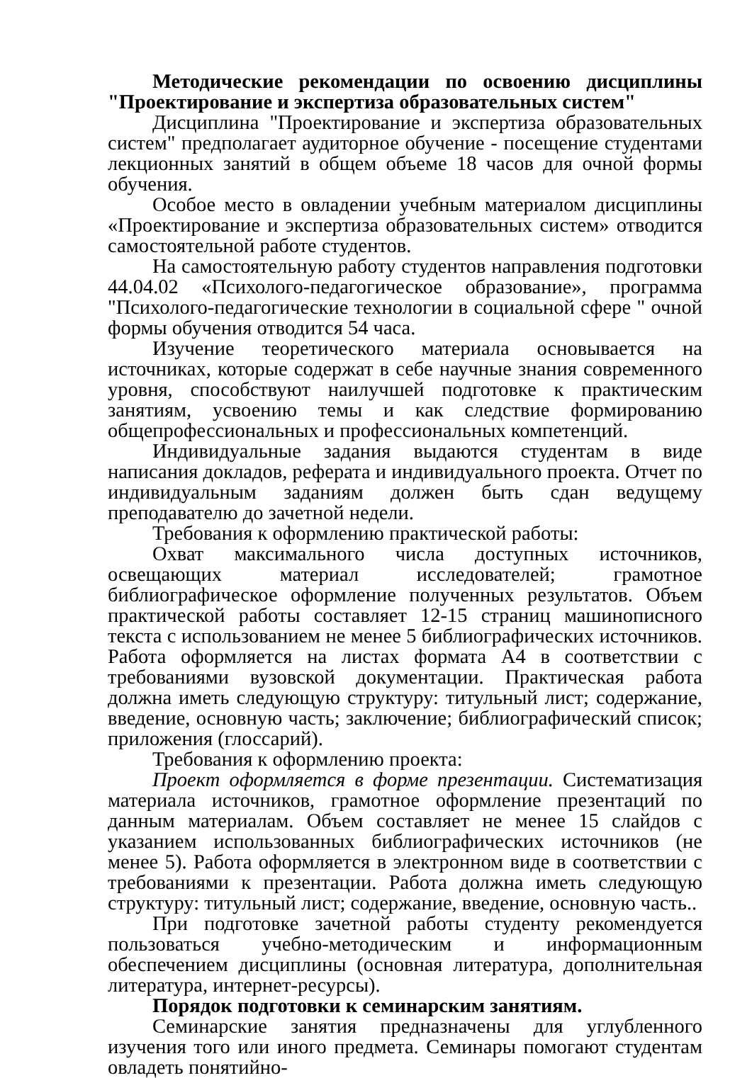Методические рекомендации по освоению дисциплины "Проектирование и экспертиза образовательных систем"
Дисциплина "Проектирование и экспертиза образовательных систем" предполагает аудиторное обучение - посещение студентами лекционных занятий в общем объеме 18 часов для очной формы обучения.
Особое место в овладении учебным материалом дисциплины «Проектирование и экспертиза образовательных систем» отводится самостоятельной работе студентов.
На самостоятельную работу студентов направления подготовки 44.04.02 «Психолого-педагогическое образование», программа "Психолого-педагогические технологии в социальной сфере " очной формы обучения отводится 54 часа.
Изучение теоретического материала основывается на источниках, которые содержат в себе научные знания современного уровня, способствуют наилучшей подготовке к практическим занятиям, усвоению темы и как следствие формированию общепрофессиональных и профессиональных компетенций.
Индивидуальные задания выдаются студентам в виде написания докладов, реферата и индивидуального проекта. Отчет по индивидуальным заданиям должен быть сдан ведущему преподавателю до зачетной недели.
Требования к оформлению практической работы:
Охват максимального числа доступных источников, освещающих материал исследователей; грамотное библиографическое оформление полученных результатов. Объем практической работы составляет 12-15 страниц машинописного текста с использованием не менее 5 библиографических источников. Работа оформляется на листах формата А4 в соответствии с требованиями вузовской документации. Практическая работа должна иметь следующую структуру: титульный лист; содержание, введение, основную часть; заключение; библиографический список; приложения (глоссарий).
Требования к оформлению проекта:
Проект оформляется в форме презентации. Систематизация материала источников, грамотное оформление презентаций по данным материалам. Объем составляет не менее 15 слайдов с указанием использованных библиографических источников (не менее 5). Работа оформляется в электронном виде в соответствии с требованиями к презентации. Работа должна иметь следующую структуру: титульный лист; содержание, введение, основную часть..
При подготовке зачетной работы студенту рекомендуется пользоваться учебно-методическим и информационным обеспечением дисциплины (основная литература, дополнительная литература, интернет-ресурсы).
Порядок подготовки к семинарским занятиям.
Семинарские занятия предназначены для углубленного изучения того или иного предмета. Семинары помогают студентам овладеть понятийно-